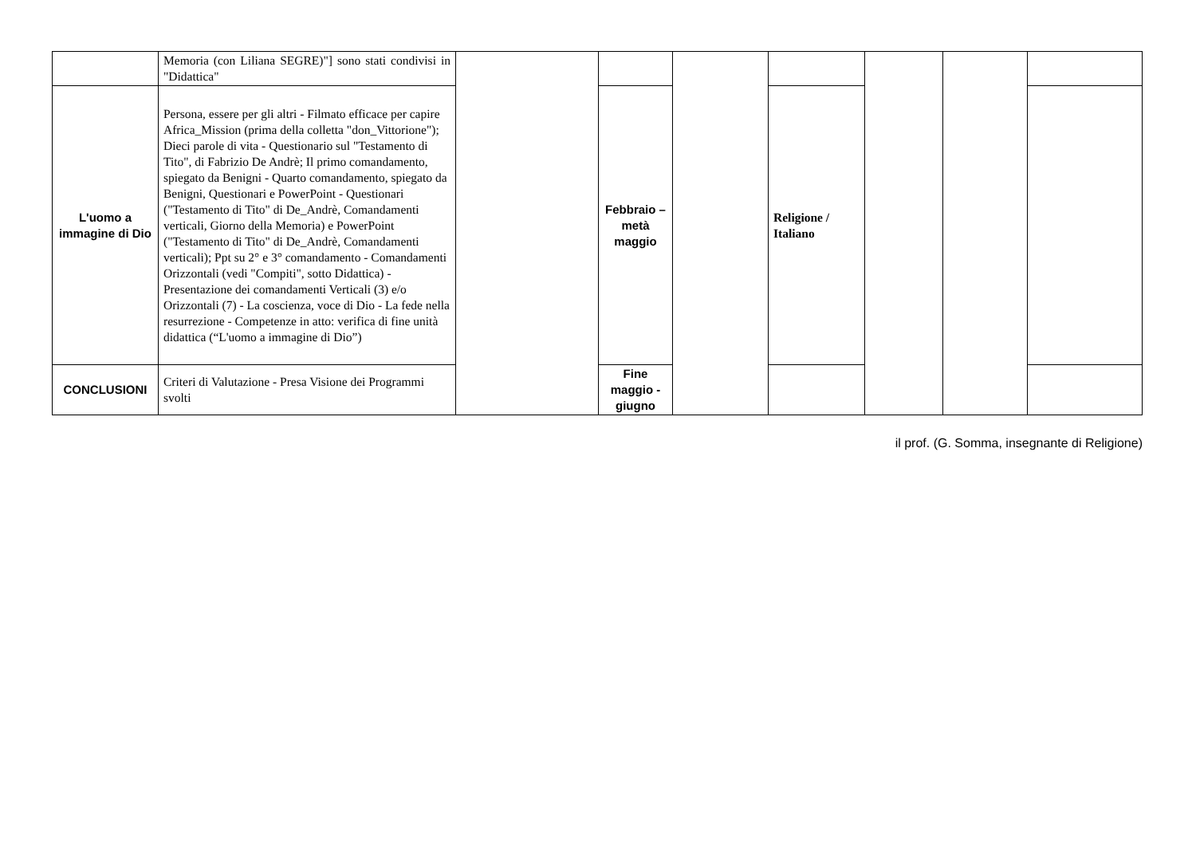| | Memoria (con Liliana SEGRE)"] sono stati condivisi in "Didattica" | | | | | | | |
| L'uomo a immagine di Dio | Persona, essere per gli altri - Filmato efficace per capire Africa_Mission (prima della colletta "don_Vittorione"); Dieci parole di vita - Questionario sul "Testamento di Tito", di Fabrizio De Andrè; Il primo comandamento, spiegato da Benigni - Quarto comandamento, spiegato da Benigni, Questionari e PowerPoint - Questionari ("Testamento di Tito" di De_Andrè, Comandamenti verticali, Giorno della Memoria) e PowerPoint ("Testamento di Tito" di De_Andrè, Comandamenti verticali); Ppt su 2° e 3° comandamento - Comandamenti Orizzontali (vedi "Compiti", sotto Didattica) - Presentazione dei comandamenti Verticali (3) e/o Orizzontali (7) - La coscienza, voce di Dio - La fede nella resurrezione - Competenze in atto: verifica di fine unità didattica (“L'uomo a immagine di Dio”) | | Febbraio – metà maggio | | Religione / Italiano | | | |
| CONCLUSIONI | Criteri di Valutazione - Presa Visione dei Programmi svolti | | Fine maggio - giugno | | | | | |
il prof. (G. Somma, insegnante di Religione)